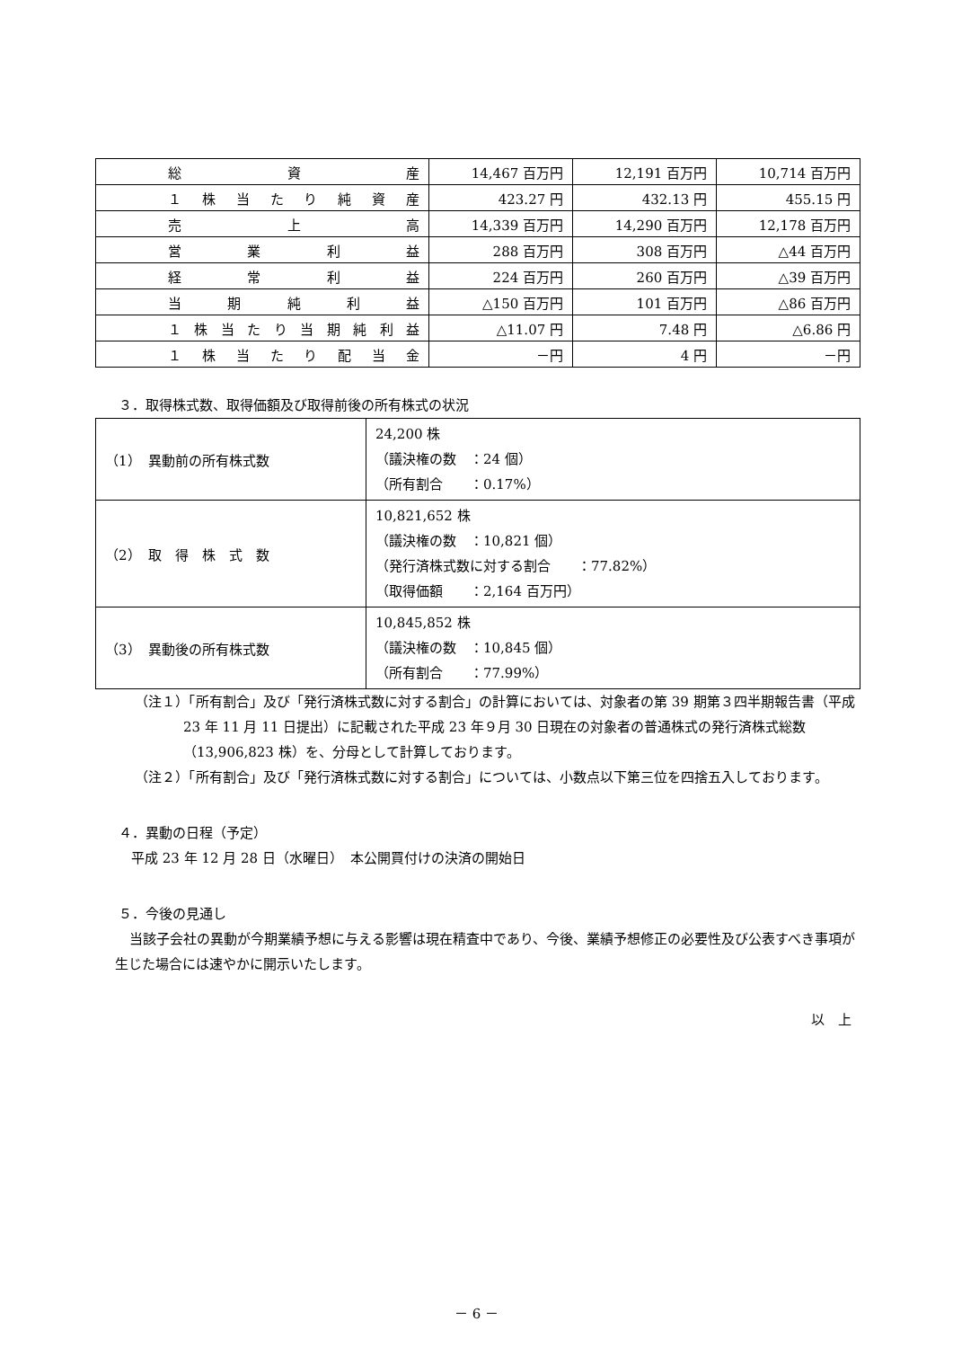| 総資産 | 14,467 百万円 | 12,191 百万円 | 10,714 百万円 |
| １株当たり純資産 | 423.27 円 | 432.13 円 | 455.15 円 |
| 売上高 | 14,339 百万円 | 14,290 百万円 | 12,178 百万円 |
| 営業利益 | 288 百万円 | 308 百万円 | △44 百万円 |
| 経常利益 | 224 百万円 | 260 百万円 | △39 百万円 |
| 当期純利益 | △150 百万円 | 101 百万円 | △86 百万円 |
| １株当たり当期純利益 | △11.07 円 | 7.48 円 | △6.86 円 |
| １株当たり配当金 | －円 | 4 円 | －円 |
３．取得株式数、取得価額及び取得前後の所有株式の状況
| （1） 異動前の所有株式数 | 24,200 株 （議決権の数 ：24 個） （所有割合 ：0.17%） |
| （2） 取 得 株 式 数 | 10,821,652 株 （議決権の数 ：10,821 個） （発行済株式数に対する割合 ：77.82%） （取得価額 ：2,164 百万円） |
| （3） 異動後の所有株式数 | 10,845,852 株 （議決権の数 ：10,845 個） （所有割合 ：77.99%） |
（注１）「所有割合」及び「発行済株式数に対する割合」の計算においては、対象者の第 39 期第３四半期報告書（平成 23 年 11 月 11 日提出）に記載された平成 23 年９月 30 日現在の対象者の普通株式の発行済株式総数（13,906,823 株）を、分母として計算しております。
（注２）「所有割合」及び「発行済株式数に対する割合」については、小数点以下第三位を四捨五入しております。
４．異動の日程（予定）
平成 23 年 12 月 28 日（水曜日）　本公開買付けの決済の開始日
５．今後の見通し
当該子会社の異動が今期業績予想に与える影響は現在精査中であり、今後、業績予想修正の必要性及び公表すべき事項が生じた場合には速やかに開示いたします。
以　上
－ 6 －